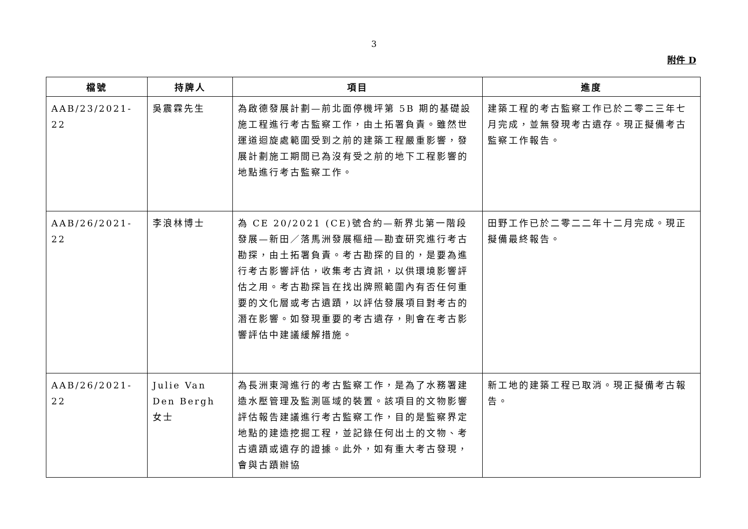3
附件 D
| 檔號 | 持牌人 | 項目 | 進度 |
| --- | --- | --- | --- |
| AAB/23/2021-22 | 吳震霖先生 | 為啟德發展計劃—前北面停機坪第 5B 期的基礎設施工程進行考古監察工作，由土拓署負責。雖然世運道迴旋處範圍受到之前的建築工程嚴重影響，發展計劃施工期間已為沒有受之前的地下工程影響的地點進行考古監察工作。 | 建築工程的考古監察工作已於二零二三年七月完成，並無發現考古遺存。現正擬備考古監察工作報告。 |
| AAB/26/2021-22 | 李浪林博士 | 為 CE 20/2021 (CE)號合約—新界北第一階段發展—新田／落馬洲發展樞紐—勘查研究進行考古勘探，由土拓署負責。考古勘探的目的，是要為進行考古影響評估，收集考古資訊，以供環境影響評估之用。考古勘探旨在找出牌照範圍內有否任何重要的文化層或考古遺蹟，以評估發展項目對考古的潛在影響。如發現重要的考古遺存，則會在考古影響評估中建議緩解措施。 | 田野工作已於二零二二年十二月完成。現正擬備最終報告。 |
| AAB/26/2021-22 | Julie Van Den Bergh 女士 | 為長洲東灣進行的考古監察工作，是為了水務署建造水壓管理及監測區域的裝置。該項目的文物影響評估報告建議進行考古監察工作，目的是監察界定地點的建造挖掘工程，並記錄任何出土的文物、考古遺蹟或遺存的證據。此外，如有重大考古發現，會與古蹟辦協 | 新工地的建築工程已取消。現正擬備考古報告。 |